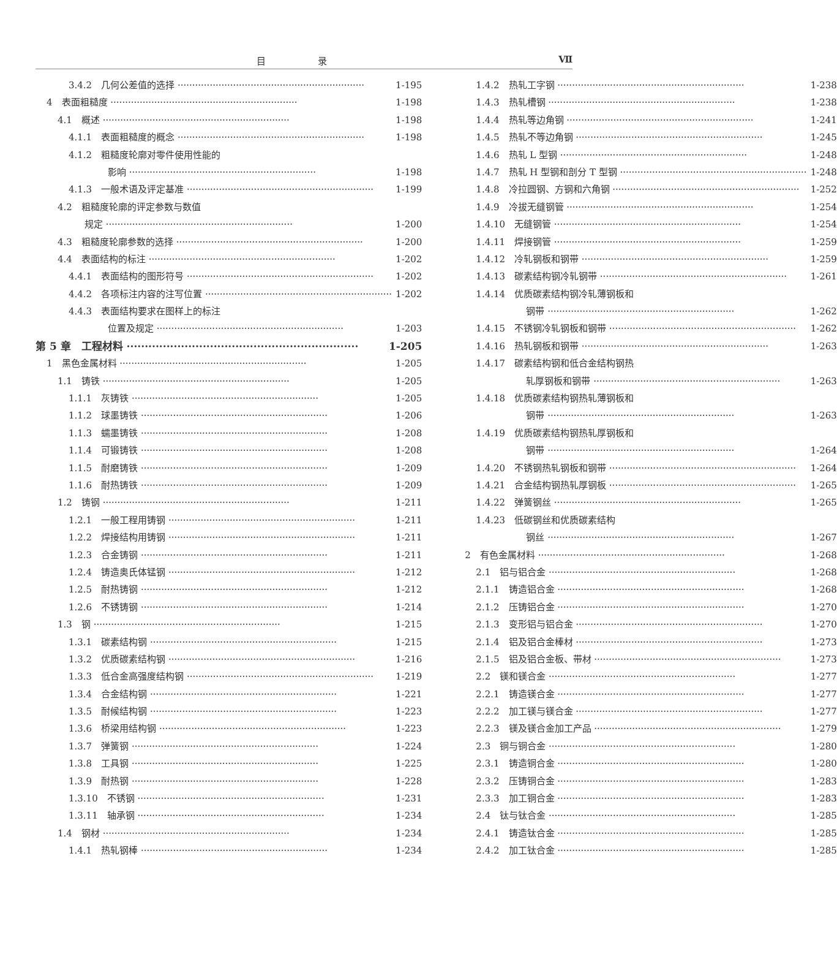目 录 Ⅶ
3.4.2　几何公差值的选择 1-195
4　表面粗糙度 1-198
4.1　概述 1-198
4.1.1　表面粗糙度的概念 1-198
4.1.2　粗糙度轮廓对零件使用性能的
影响 1-198
4.1.3　一般术语及评定基准 1-199
4.2　粗糙度轮廓的评定参数与数值
规定 1-200
4.3　粗糙度轮廓参数的选择 1-200
4.4　表面结构的标注 1-202
4.4.1　表面结构的图形符号 1-202
4.4.2　各项标注内容的注写位置 1-202
4.4.3　表面结构要求在图样上的标注
位置及规定 1-203
第 5 章　工程材料 1-205
1　黑色金属材料 1-205
1.1　铸铁 1-205
1.1.1　灰铸铁 1-205
1.1.2　球墨铸铁 1-206
1.1.3　蠕墨铸铁 1-208
1.1.4　可锻铸铁 1-208
1.1.5　耐磨铸铁 1-209
1.1.6　耐热铸铁 1-209
1.2　铸钢 1-211
1.2.1　一般工程用铸钢 1-211
1.2.2　焊接结构用铸钢 1-211
1.2.3　合金铸钢 1-211
1.2.4　铸造奥氏体锰钢 1-212
1.2.5　耐热铸钢 1-212
1.2.6　不锈铸钢 1-214
1.3　钢 1-215
1.3.1　碳素结构钢 1-215
1.3.2　优质碳素结构钢 1-216
1.3.3　低合金高强度结构钢 1-219
1.3.4　合金结构钢 1-221
1.3.5　耐候结构钢 1-223
1.3.6　桥梁用结构钢 1-223
1.3.7　弹簧钢 1-224
1.3.8　工具钢 1-225
1.3.9　耐热钢 1-228
1.3.10　不锈钢 1-231
1.3.11　轴承钢 1-234
1.4　钢材 1-234
1.4.1　热轧钢棒 1-234
1.4.2　热轧工字钢 1-238
1.4.3　热轧槽钢 1-238
1.4.4　热轧等边角钢 1-241
1.4.5　热轧不等边角钢 1-245
1.4.6　热轧 L 型钢 1-248
1.4.7　热轧 H 型钢和剖分 T 型钢 1-248
1.4.8　冷拉圆钢、方钢和六角钢 1-252
1.4.9　冷拔无缝钢管 1-254
1.4.10　无缝钢管 1-254
1.4.11　焊接钢管 1-259
1.4.12　冷轧钢板和钢带 1-259
1.4.13　碳素结构钢冷轧钢带 1-261
1.4.14　优质碳素结构钢冷轧薄钢板和
钢带 1-262
1.4.15　不锈钢冷轧钢板和钢带 1-262
1.4.16　热轧钢板和钢带 1-263
1.4.17　碳素结构钢和低合金结构钢热
轧厚钢板和钢带 1-263
1.4.18　优质碳素结构钢热轧薄钢板和
钢带 1-263
1.4.19　优质碳素结构钢热轧厚钢板和
钢带 1-264
1.4.20　不锈钢热轧钢板和钢带 1-264
1.4.21　合金结构钢热轧厚钢板 1-265
1.4.22　弹簧钢丝 1-265
1.4.23　低碳钢丝和优质碳素结构
钢丝 1-267
2　有色金属材料 1-268
2.1　铝与铝合金 1-268
2.1.1　铸造铝合金 1-268
2.1.2　压铸铝合金 1-270
2.1.3　变形铝与铝合金 1-270
2.1.4　铝及铝合金棒材 1-273
2.1.5　铝及铝合金板、带材 1-273
2.2　镁和镁合金 1-277
2.2.1　铸造镁合金 1-277
2.2.2　加工镁与镁合金 1-277
2.2.3　镁及镁合金加工产品 1-279
2.3　铜与铜合金 1-280
2.3.1　铸造铜合金 1-280
2.3.2　压铸铜合金 1-283
2.3.3　加工铜合金 1-283
2.4　钛与钛合金 1-285
2.4.1　铸造钛合金 1-285
2.4.2　加工钛合金 1-285